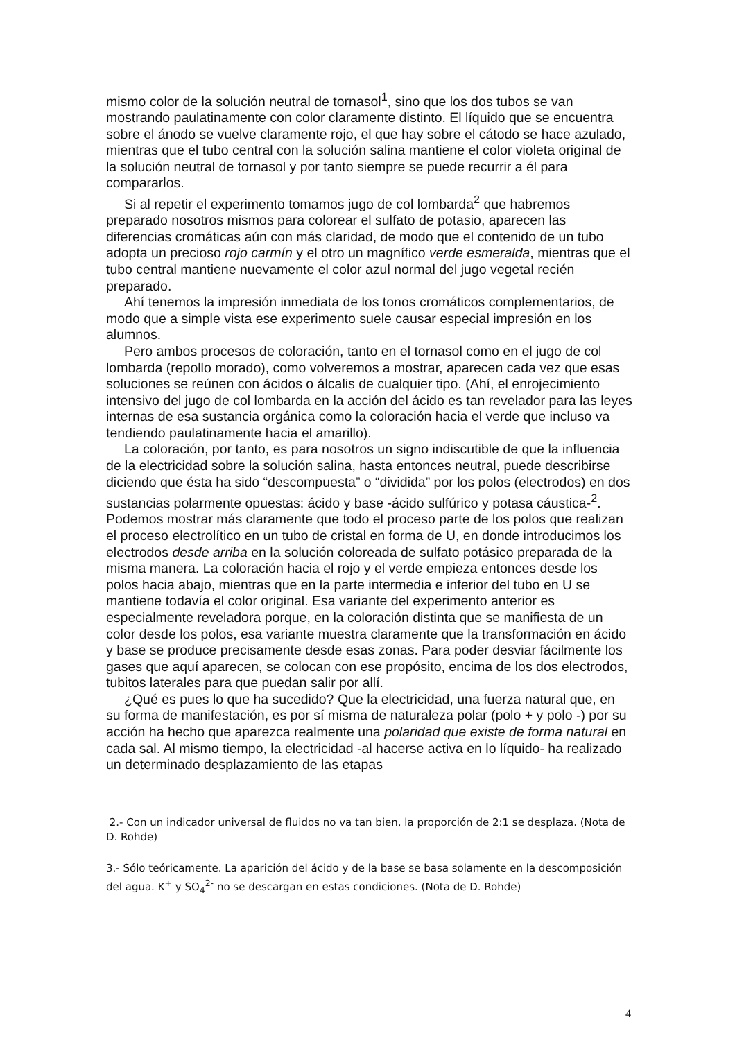mismo color de la solución neutral de tornasol<sup>1</sup>, sino que los dos tubos se van mostrando paulatinamente con color claramente distinto. El líquido que se encuentra sobre el ánodo se vuelve claramente rojo, el que hay sobre el cátodo se hace azulado, mientras que el tubo central con la solución salina mantiene el color violeta original de la solución neutral de tornasol y por tanto siempre se puede recurrir a él para compararlos.
Si al repetir el experimento tomamos jugo de col lombarda<sup>2</sup> que habremos preparado nosotros mismos para colorear el sulfato de potasio, aparecen las diferencias cromáticas aún con más claridad, de modo que el contenido de un tubo adopta un precioso rojo carmín y el otro un magnífico verde esmeralda, mientras que el tubo central mantiene nuevamente el color azul normal del jugo vegetal recién preparado.
Ahí tenemos la impresión inmediata de los tonos cromáticos complementarios, de modo que a simple vista ese experimento suele causar especial impresión en los alumnos.
Pero ambos procesos de coloración, tanto en el tornasol como en el jugo de col lombarda (repollo morado), como volveremos a mostrar, aparecen cada vez que esas soluciones se reúnen con ácidos o álcalis de cualquier tipo. (Ahí, el enrojecimiento intensivo del jugo de col lombarda en la acción del ácido es tan revelador para las leyes internas de esa sustancia orgánica como la coloración hacia el verde que incluso va tendiendo paulatinamente hacia el amarillo).
La coloración, por tanto, es para nosotros un signo indiscutible de que la influencia de la electricidad sobre la solución salina, hasta entonces neutral, puede describirse diciendo que ésta ha sido “descompuesta” o “dividida” por los polos (electrodos) en dos sustancias polarmente opuestas: ácido y base -ácido sulfúrico y potasa cáustica-<sup>2</sup>. Podemos mostrar más claramente que todo el proceso parte de los polos que realizan el proceso electrolítico en un tubo de cristal en forma de U, en donde introducimos los electrodos desde arriba en la solución coloreada de sulfato potásico preparada de la misma manera. La coloración hacia el rojo y el verde empieza entonces desde los polos hacia abajo, mientras que en la parte intermedia e inferior del tubo en U se mantiene todavía el color original. Esa variante del experimento anterior es especialmente reveladora porque, en la coloración distinta que se manifiesta de un color desde los polos, esa variante muestra claramente que la transformación en ácido y base se produce precisamente desde esas zonas. Para poder desviar fácilmente los gases que aquí aparecen, se colocan con ese propósito, encima de los dos electrodos, tubitos laterales para que puedan salir por allí.
¿Qué es pues lo que ha sucedido? Que la electricidad, una fuerza natural que, en su forma de manifestación, es por sí misma de naturaleza polar (polo + y polo -) por su acción ha hecho que aparezca realmente una polaridad que existe de forma natural en cada sal. Al mismo tiempo, la electricidad -al hacerse activa en lo líquido- ha realizado un determinado desplazamiento de las etapas
2.- Con un indicador universal de fluidos no va tan bien, la proporción de 2:1 se desplaza. (Nota de D. Rohde)
3.- Sólo teóricamente. La aparición del ácido y de la base se basa solamente en la descomposición del agua. K<sup>+</sup> y SO<sub>4</sub><sup>2-</sup> no se descargan en estas condiciones. (Nota de D. Rohde)
4